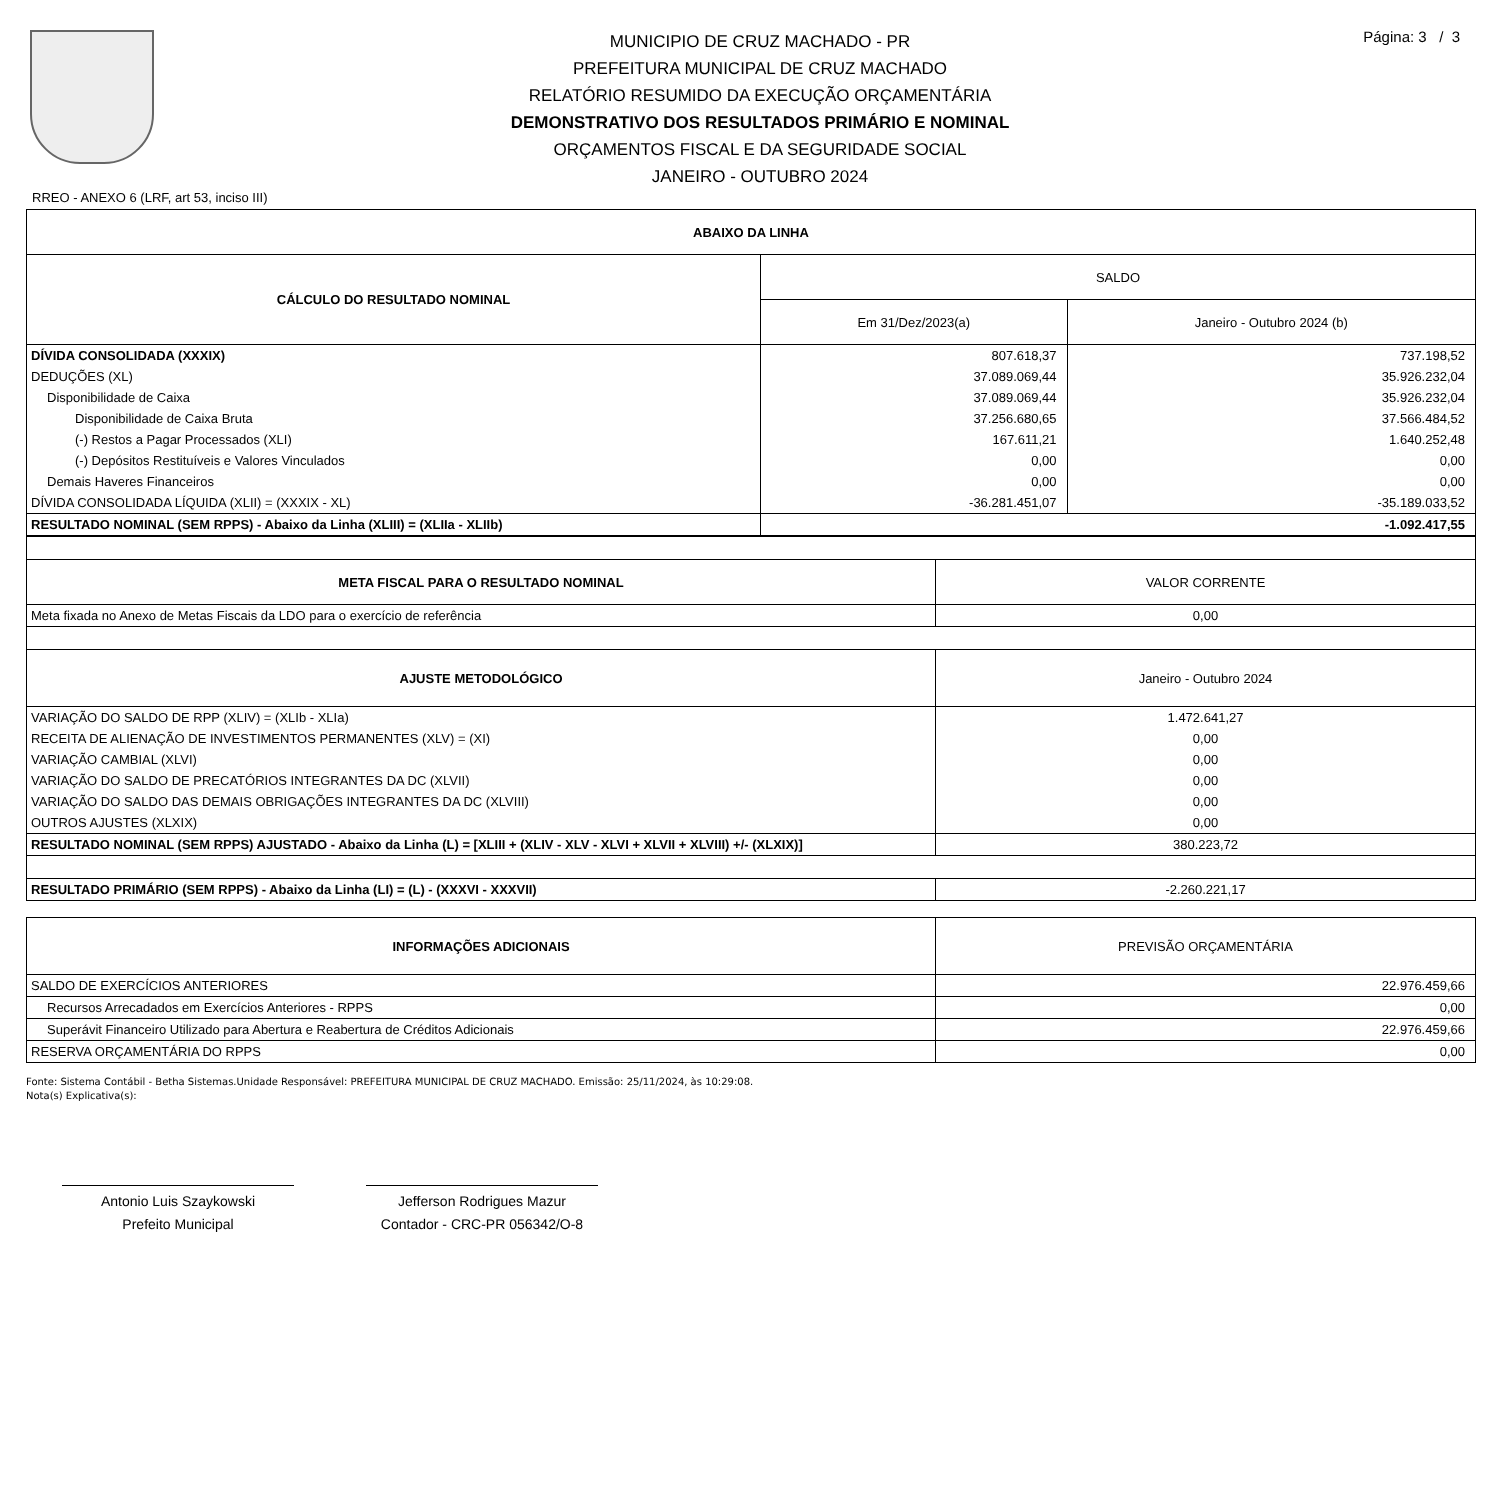MUNICIPIO DE CRUZ MACHADO - PR
PREFEITURA MUNICIPAL DE CRUZ MACHADO
RELATÓRIO RESUMIDO DA EXECUÇÃO ORÇAMENTÁRIA
DEMONSTRATIVO DOS RESULTADOS PRIMÁRIO E NOMINAL
ORÇAMENTOS FISCAL E DA SEGURIDADE SOCIAL
JANEIRO - OUTUBRO 2024
Página: 3 / 3
RREO - ANEXO 6 (LRF, art 53, inciso III)
| ABAIXO DA LINHA | | |
| --- | --- | --- |
| CÁLCULO DO RESULTADO NOMINAL | SALDO | |
| | Em 31/Dez/2023(a) | Janeiro - Outubro 2024 (b) |
| DÍVIDA CONSOLIDADA (XXXIX) | 807.618,37 | 737.198,52 |
| DEDUÇÕES (XL) | 37.089.069,44 | 35.926.232,04 |
| Disponibilidade de Caixa | 37.089.069,44 | 35.926.232,04 |
| Disponibilidade de Caixa Bruta | 37.256.680,65 | 37.566.484,52 |
| (-) Restos a Pagar Processados (XLI) | 167.611,21 | 1.640.252,48 |
| (-) Depósitos Restituíveis e Valores Vinculados | 0,00 | 0,00 |
| Demais Haveres Financeiros | 0,00 | 0,00 |
| DÍVIDA CONSOLIDADA LÍQUIDA (XLII) = (XXXIX - XL) | -36.281.451,07 | -35.189.033,52 |
| RESULTADO NOMINAL (SEM RPPS) - Abaixo da Linha (XLIII) = (XLIIa - XLIIb) | -1.092.417,55 | |
| META FISCAL PARA O RESULTADO NOMINAL | VALOR CORRENTE |
| --- | --- |
| Meta fixada no Anexo de Metas Fiscais da LDO para o exercício de referência | 0,00 |
| AJUSTE METODOLÓGICO | Janeiro - Outubro 2024 |
| VARIAÇÃO DO SALDO DE RPP (XLIV) = (XLIb - XLIa) | 1.472.641,27 |
| RECEITA DE ALIENAÇÃO DE INVESTIMENTOS PERMANENTES (XLV) = (XI) | 0,00 |
| VARIAÇÃO CAMBIAL (XLVI) | 0,00 |
| VARIAÇÃO DO SALDO DE PRECATÓRIOS INTEGRANTES DA DC (XLVII) | 0,00 |
| VARIAÇÃO DO SALDO DAS DEMAIS OBRIGAÇÕES INTEGRANTES DA DC (XLVIII) | 0,00 |
| OUTROS AJUSTES (XLXIX) | 0,00 |
| RESULTADO NOMINAL (SEM RPPS) AJUSTADO - Abaixo da Linha (L) = [XLIII + (XLIV - XLV - XLVI + XLVII + XLVIII) +/- (XLXIX)] | 380.223,72 |
| RESULTADO PRIMÁRIO (SEM RPPS) - Abaixo da Linha (LI) = (L) - (XXXVI - XXXVII) | -2.260.221,17 |
| INFORMAÇÕES ADICIONAIS | PREVISÃO ORÇAMENTÁRIA |
| --- | --- |
| SALDO DE EXERCÍCIOS ANTERIORES | 22.976.459,66 |
| Recursos Arrecadados em Exercícios Anteriores - RPPS | 0,00 |
| Superávit Financeiro Utilizado para Abertura e Reabertura de Créditos Adicionais | 22.976.459,66 |
| RESERVA ORÇAMENTÁRIA DO RPPS | 0,00 |
Fonte: Sistema Contábil - Betha Sistemas.Unidade Responsável: PREFEITURA MUNICIPAL DE CRUZ MACHADO. Emissão: 25/11/2024, às 10:29:08.
Nota(s) Explicativa(s):
Antonio Luis Szaykowski
Prefeito Municipal
Jefferson Rodrigues Mazur
Contador - CRC-PR 056342/O-8